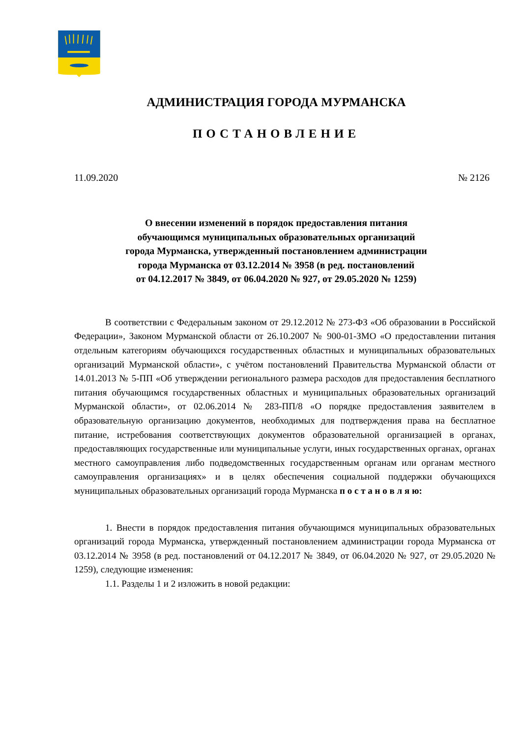АДМИНИСТРАЦИЯ ГОРОДА МУРМАНСКА
ПОСТАНОВЛЕНИЕ
11.09.2020 № 2126
О внесении изменений в порядок предоставления питания
обучающимся муниципальных образовательных организаций
города Мурманска, утвержденный постановлением администрации
города Мурманска от 03.12.2014 № 3958 (в ред. постановлений
от 04.12.2017 № 3849, от 06.04.2020 № 927, от 29.05.2020 № 1259)
В соответствии с Федеральным законом от 29.12.2012 № 273-ФЗ «Об образовании в Российской Федерации», Законом Мурманской области от 26.10.2007 № 900-01-ЗМО «О предоставлении питания отдельным категориям обучающихся государственных областных и муниципальных образовательных организаций Мурманской области», с учётом постановлений Правительства Мурманской области от 14.01.2013 № 5-ПП «Об утверждении регионального размера расходов для предоставления бесплатного питания обучающимся государственных областных и муниципальных образовательных организаций Мурманской области», от 02.06.2014 № 283-ПП/8 «О порядке предоставления заявителем в образовательную организацию документов, необходимых для подтверждения права на бесплатное питание, истребования соответствующих документов образовательной организацией в органах, предоставляющих государственные или муниципальные услуги, иных государственных органах, органах местного самоуправления либо подведомственных государственным органам или органам местного самоуправления организациях» и в целях обеспечения социальной поддержки обучающихся муниципальных образовательных организаций города Мурманска п о с т а н о в л я ю:
1. Внести в порядок предоставления питания обучающимся муниципальных образовательных организаций города Мурманска, утвержденный постановлением администрации города Мурманска от 03.12.2014 № 3958 (в ред. постановлений от 04.12.2017 № 3849, от 06.04.2020 № 927, от 29.05.2020 № 1259), следующие изменения:
1.1. Разделы 1 и 2 изложить в новой редакции: